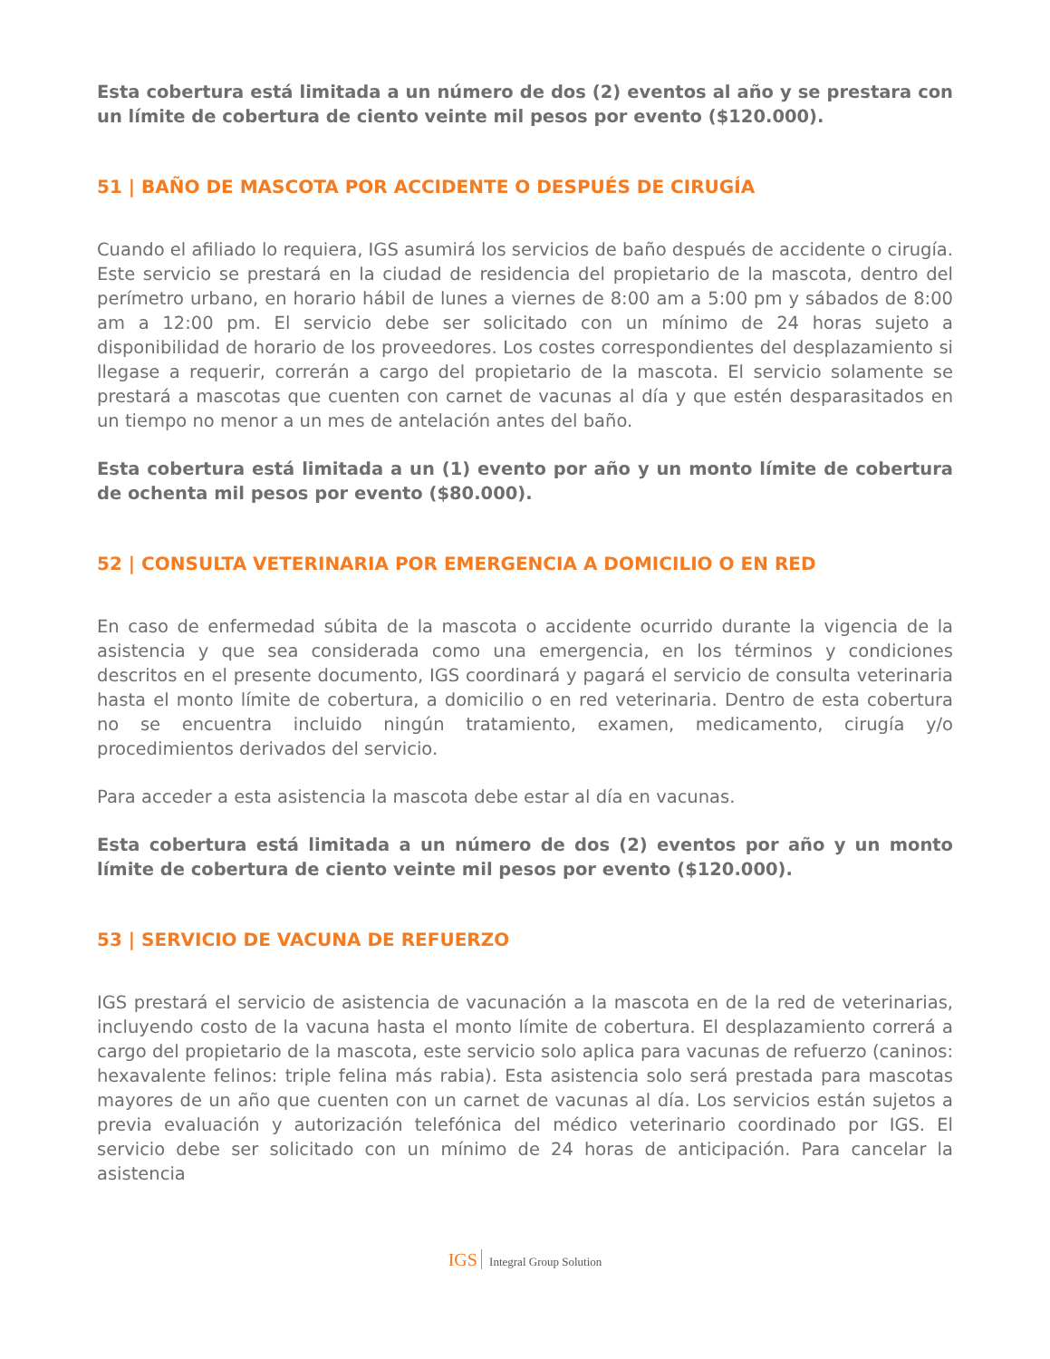Esta cobertura está limitada a un número de dos (2) eventos al año y se prestara con un límite de cobertura de ciento veinte mil pesos por evento ($120.000).
51 | BAÑO DE MASCOTA POR ACCIDENTE O DESPUÉS DE CIRUGÍA
Cuando el afiliado lo requiera, IGS asumirá los servicios de baño después de accidente o cirugía. Este servicio se prestará en la ciudad de residencia del propietario de la mascota, dentro del perímetro urbano, en horario hábil de lunes a viernes de 8:00 am a 5:00 pm y sábados de 8:00 am a 12:00 pm. El servicio debe ser solicitado con un mínimo de 24 horas sujeto a disponibilidad de horario de los proveedores. Los costes correspondientes del desplazamiento si llegase a requerir, correrán a cargo del propietario de la mascota. El servicio solamente se prestará a mascotas que cuenten con carnet de vacunas al día y que estén desparasitados en un tiempo no menor a un mes de antelación antes del baño.
Esta cobertura está limitada a un (1) evento por año y un monto límite de cobertura de ochenta mil pesos por evento ($80.000).
52 | CONSULTA VETERINARIA POR EMERGENCIA A DOMICILIO O EN RED
En caso de enfermedad súbita de la mascota o accidente ocurrido durante la vigencia de la asistencia y que sea considerada como una emergencia, en los términos y condiciones descritos en el presente documento, IGS coordinará y pagará el servicio de consulta veterinaria hasta el monto límite de cobertura, a domicilio o en red veterinaria. Dentro de esta cobertura no se encuentra incluido ningún tratamiento, examen, medicamento, cirugía y/o procedimientos derivados del servicio.
Para acceder a esta asistencia la mascota debe estar al día en vacunas.
Esta cobertura está limitada a un número de dos (2) eventos por año y un monto límite de cobertura de ciento veinte mil pesos por evento ($120.000).
53 | SERVICIO DE VACUNA DE REFUERZO
IGS prestará el servicio de asistencia de vacunación a la mascota en de la red de veterinarias, incluyendo costo de la vacuna hasta el monto límite de cobertura. El desplazamiento correrá a cargo del propietario de la mascota, este servicio solo aplica para vacunas de refuerzo (caninos: hexavalente felinos: triple felina más rabia). Esta asistencia solo será prestada para mascotas mayores de un año que cuenten con un carnet de vacunas al día. Los servicios están sujetos a previa evaluación y autorización telefónica del médico veterinario coordinado por IGS. El servicio debe ser solicitado con un mínimo de 24 horas de anticipación. Para cancelar la asistencia
IGS Integral Group Solution